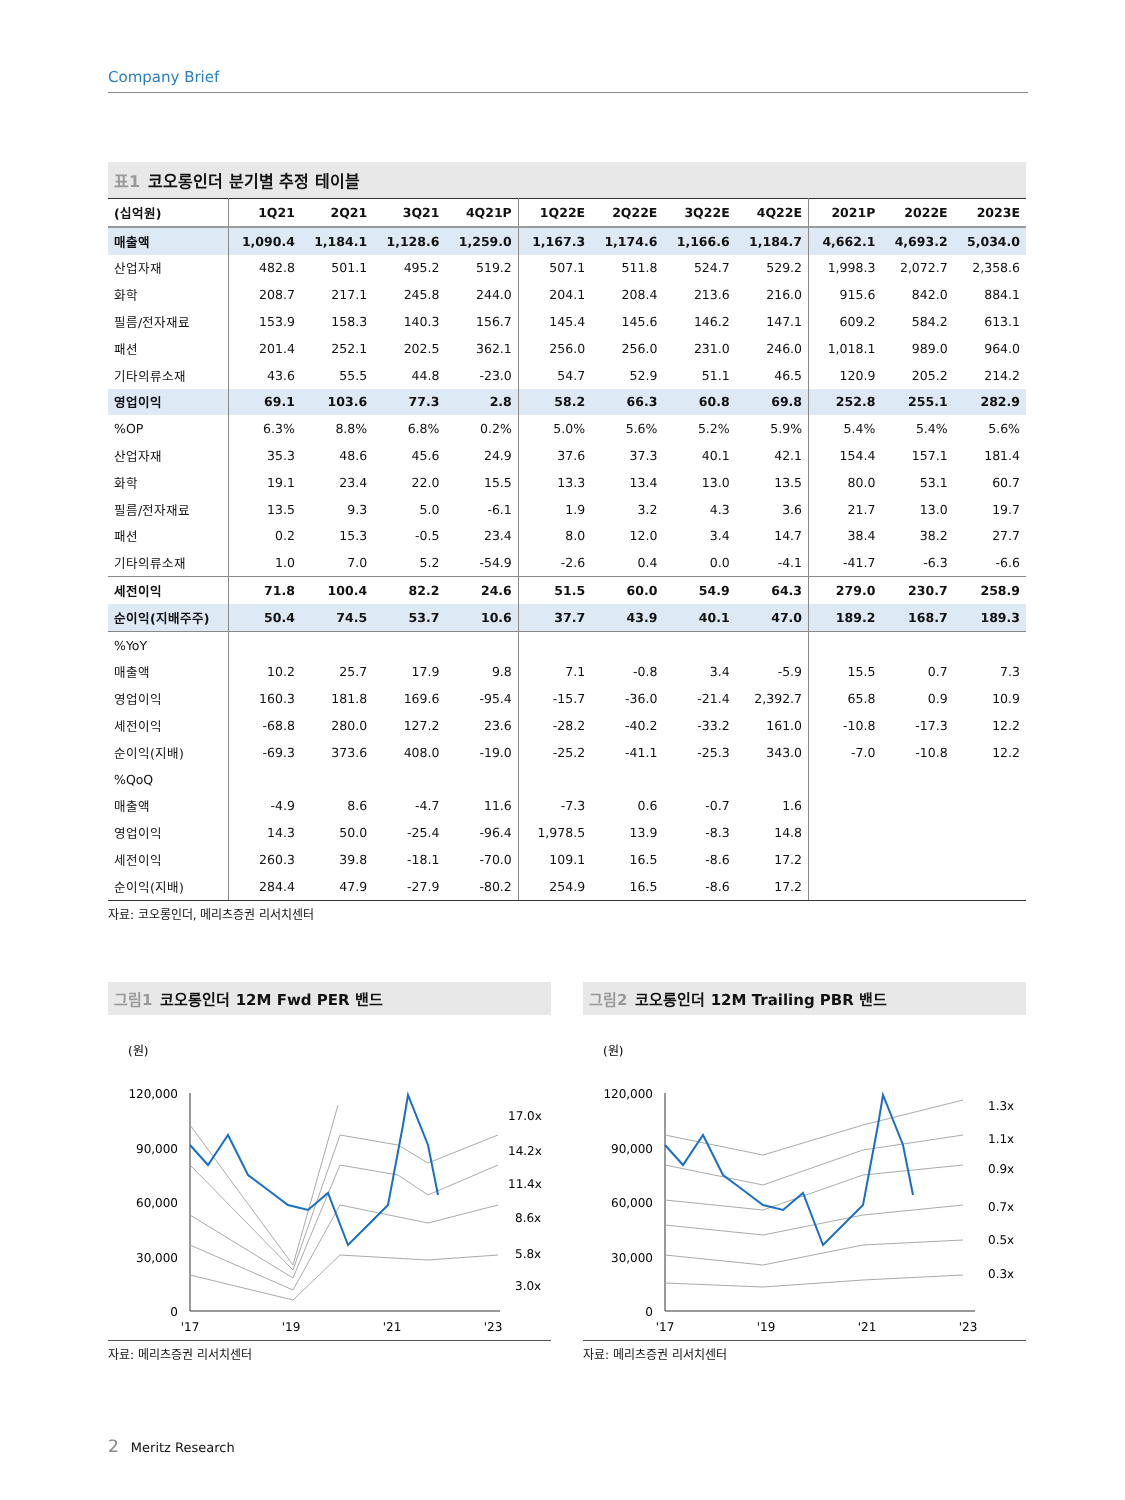Company Brief
표1 코오롱인더 분기별 추정 테이블
| (십억원) | 1Q21 | 2Q21 | 3Q21 | 4Q21P | 1Q22E | 2Q22E | 3Q22E | 4Q22E | 2021P | 2022E | 2023E |
| --- | --- | --- | --- | --- | --- | --- | --- | --- | --- | --- | --- |
| 매출액 | 1,090.4 | 1,184.1 | 1,128.6 | 1,259.0 | 1,167.3 | 1,174.6 | 1,166.6 | 1,184.7 | 4,662.1 | 4,693.2 | 5,034.0 |
| 산업자재 | 482.8 | 501.1 | 495.2 | 519.2 | 507.1 | 511.8 | 524.7 | 529.2 | 1,998.3 | 2,072.7 | 2,358.6 |
| 화학 | 208.7 | 217.1 | 245.8 | 244.0 | 204.1 | 208.4 | 213.6 | 216.0 | 915.6 | 842.0 | 884.1 |
| 필름/전자재료 | 153.9 | 158.3 | 140.3 | 156.7 | 145.4 | 145.6 | 146.2 | 147.1 | 609.2 | 584.2 | 613.1 |
| 패션 | 201.4 | 252.1 | 202.5 | 362.1 | 256.0 | 256.0 | 231.0 | 246.0 | 1,018.1 | 989.0 | 964.0 |
| 기타의류소재 | 43.6 | 55.5 | 44.8 | -23.0 | 54.7 | 52.9 | 51.1 | 46.5 | 120.9 | 205.2 | 214.2 |
| 영업이익 | 69.1 | 103.6 | 77.3 | 2.8 | 58.2 | 66.3 | 60.8 | 69.8 | 252.8 | 255.1 | 282.9 |
| %OP | 6.3% | 8.8% | 6.8% | 0.2% | 5.0% | 5.6% | 5.2% | 5.9% | 5.4% | 5.4% | 5.6% |
| 산업자재 | 35.3 | 48.6 | 45.6 | 24.9 | 37.6 | 37.3 | 40.1 | 42.1 | 154.4 | 157.1 | 181.4 |
| 화학 | 19.1 | 23.4 | 22.0 | 15.5 | 13.3 | 13.4 | 13.0 | 13.5 | 80.0 | 53.1 | 60.7 |
| 필름/전자재료 | 13.5 | 9.3 | 5.0 | -6.1 | 1.9 | 3.2 | 4.3 | 3.6 | 21.7 | 13.0 | 19.7 |
| 패션 | 0.2 | 15.3 | -0.5 | 23.4 | 8.0 | 12.0 | 3.4 | 14.7 | 38.4 | 38.2 | 27.7 |
| 기타의류소재 | 1.0 | 7.0 | 5.2 | -54.9 | -2.6 | 0.4 | 0.0 | -4.1 | -41.7 | -6.3 | -6.6 |
| 세전이익 | 71.8 | 100.4 | 82.2 | 24.6 | 51.5 | 60.0 | 54.9 | 64.3 | 279.0 | 230.7 | 258.9 |
| 순이익(지배주주) | 50.4 | 74.5 | 53.7 | 10.6 | 37.7 | 43.9 | 40.1 | 47.0 | 189.2 | 168.7 | 189.3 |
| %YoY | | | | | | | | | | | |
| 매출액 | 10.2 | 25.7 | 17.9 | 9.8 | 7.1 | -0.8 | 3.4 | -5.9 | 15.5 | 0.7 | 7.3 |
| 영업이익 | 160.3 | 181.8 | 169.6 | -95.4 | -15.7 | -36.0 | -21.4 | 2,392.7 | 65.8 | 0.9 | 10.9 |
| 세전이익 | -68.8 | 280.0 | 127.2 | 23.6 | -28.2 | -40.2 | -33.2 | 161.0 | -10.8 | -17.3 | 12.2 |
| 순이익(지배) | -69.3 | 373.6 | 408.0 | -19.0 | -25.2 | -41.1 | -25.3 | 343.0 | -7.0 | -10.8 | 12.2 |
| %QoQ | | | | | | | | | | | |
| 매출액 | -4.9 | 8.6 | -4.7 | 11.6 | -7.3 | 0.6 | -0.7 | 1.6 | | | |
| 영업이익 | 14.3 | 50.0 | -25.4 | -96.4 | 1,978.5 | 13.9 | -8.3 | 14.8 | | | |
| 세전이익 | 260.3 | 39.8 | -18.1 | -70.0 | 109.1 | 16.5 | -8.6 | 17.2 | | | |
| 순이익(지배) | 284.4 | 47.9 | -27.9 | -80.2 | 254.9 | 16.5 | -8.6 | 17.2 | | | |
자료: 코오롱인더, 메리츠증권 리서치센터
그림1 코오롱인더 12M Fwd PER 밴드
(원)
120,000
90,000
60,000
30,000
0
17.0x
14.2x
11.4x
8.6x
5.8x
3.0x
'17
'19
'21
'23
자료: 메리츠증권 리서치센터
그림2 코오롱인더 12M Trailing PBR 밴드
(원)
120,000
90,000
60,000
30,000
0
1.3x
1.1x
0.9x
0.7x
0.5x
0.3x
'17
'19
'21
'23
자료: 메리츠증권 리서치센터
2 Meritz Research